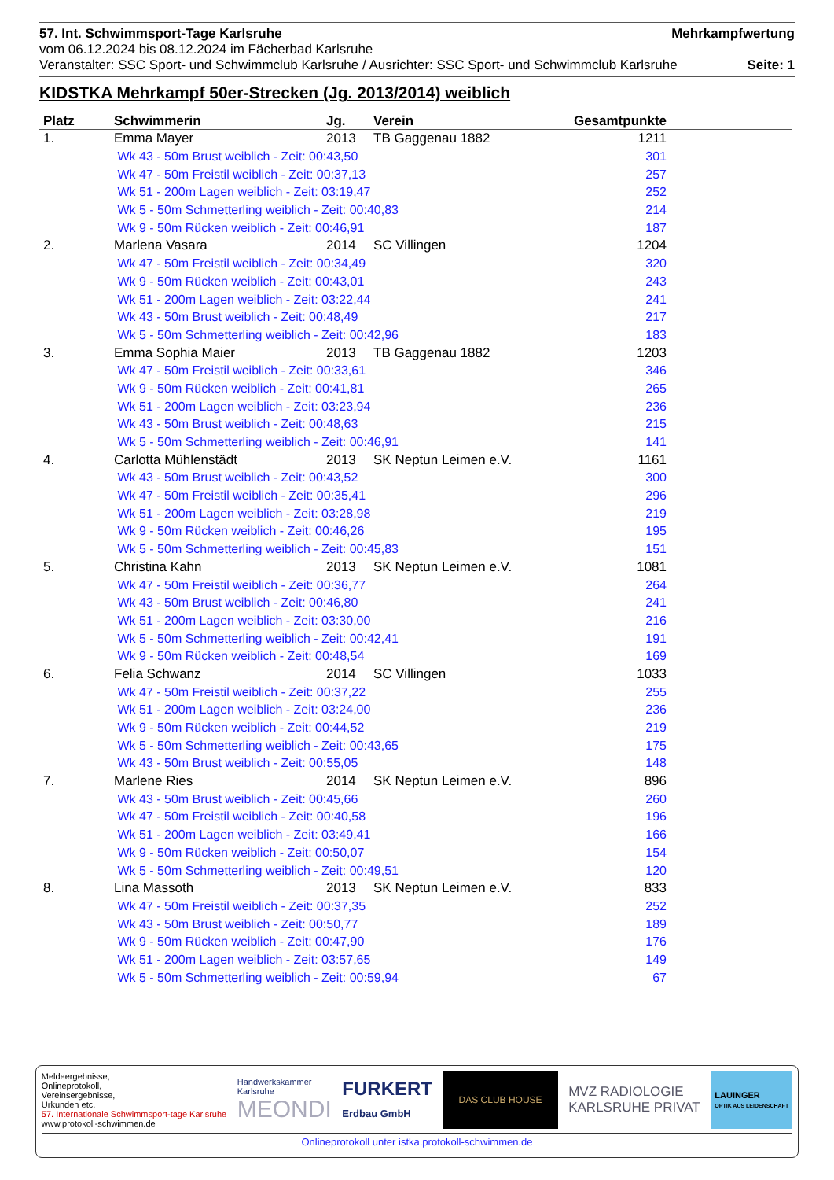57. Int. Schwimmsport-Tage Karlsruhe Mehrkampfwertung
vom 06.12.2024 bis 08.12.2024 im Fächerbad Karlsruhe
Veranstalter: SSC Sport- und Schwimmclub Karlsruhe / Ausrichter: SSC Sport- und Schwimmclub Karlsruhe Seite: 1
KIDSTKA Mehrkampf 50er-Strecken (Jg. 2013/2014) weiblich
| Platz | Schwimmerin | Jg. | Verein | Gesamtpunkte |
| --- | --- | --- | --- | --- |
| 1. | Emma Mayer | 2013 | TB Gaggenau 1882 | 1211 |
| | Wk 43 - 50m Brust weiblich - Zeit: 00:43,50 | | | 301 |
| | Wk 47 - 50m Freistil weiblich - Zeit: 00:37,13 | | | 257 |
| | Wk 51 - 200m Lagen weiblich - Zeit: 03:19,47 | | | 252 |
| | Wk 5 - 50m Schmetterling weiblich - Zeit: 00:40,83 | | | 214 |
| | Wk 9 - 50m Rücken weiblich - Zeit: 00:46,91 | | | 187 |
| 2. | Marlena Vasara | 2014 | SC Villingen | 1204 |
| | Wk 47 - 50m Freistil weiblich - Zeit: 00:34,49 | | | 320 |
| | Wk 9 - 50m Rücken weiblich - Zeit: 00:43,01 | | | 243 |
| | Wk 51 - 200m Lagen weiblich - Zeit: 03:22,44 | | | 241 |
| | Wk 43 - 50m Brust weiblich - Zeit: 00:48,49 | | | 217 |
| | Wk 5 - 50m Schmetterling weiblich - Zeit: 00:42,96 | | | 183 |
| 3. | Emma Sophia Maier | 2013 | TB Gaggenau 1882 | 1203 |
| | Wk 47 - 50m Freistil weiblich - Zeit: 00:33,61 | | | 346 |
| | Wk 9 - 50m Rücken weiblich - Zeit: 00:41,81 | | | 265 |
| | Wk 51 - 200m Lagen weiblich - Zeit: 03:23,94 | | | 236 |
| | Wk 43 - 50m Brust weiblich - Zeit: 00:48,63 | | | 215 |
| | Wk 5 - 50m Schmetterling weiblich - Zeit: 00:46,91 | | | 141 |
| 4. | Carlotta Mühlenstädt | 2013 | SK Neptun Leimen e.V. | 1161 |
| | Wk 43 - 50m Brust weiblich - Zeit: 00:43,52 | | | 300 |
| | Wk 47 - 50m Freistil weiblich - Zeit: 00:35,41 | | | 296 |
| | Wk 51 - 200m Lagen weiblich - Zeit: 03:28,98 | | | 219 |
| | Wk 9 - 50m Rücken weiblich - Zeit: 00:46,26 | | | 195 |
| | Wk 5 - 50m Schmetterling weiblich - Zeit: 00:45,83 | | | 151 |
| 5. | Christina Kahn | 2013 | SK Neptun Leimen e.V. | 1081 |
| | Wk 47 - 50m Freistil weiblich - Zeit: 00:36,77 | | | 264 |
| | Wk 43 - 50m Brust weiblich - Zeit: 00:46,80 | | | 241 |
| | Wk 51 - 200m Lagen weiblich - Zeit: 03:30,00 | | | 216 |
| | Wk 5 - 50m Schmetterling weiblich - Zeit: 00:42,41 | | | 191 |
| | Wk 9 - 50m Rücken weiblich - Zeit: 00:48,54 | | | 169 |
| 6. | Felia Schwanz | 2014 | SC Villingen | 1033 |
| | Wk 47 - 50m Freistil weiblich - Zeit: 00:37,22 | | | 255 |
| | Wk 51 - 200m Lagen weiblich - Zeit: 03:24,00 | | | 236 |
| | Wk 9 - 50m Rücken weiblich - Zeit: 00:44,52 | | | 219 |
| | Wk 5 - 50m Schmetterling weiblich - Zeit: 00:43,65 | | | 175 |
| | Wk 43 - 50m Brust weiblich - Zeit: 00:55,05 | | | 148 |
| 7. | Marlene Ries | 2014 | SK Neptun Leimen e.V. | 896 |
| | Wk 43 - 50m Brust weiblich - Zeit: 00:45,66 | | | 260 |
| | Wk 47 - 50m Freistil weiblich - Zeit: 00:40,58 | | | 196 |
| | Wk 51 - 200m Lagen weiblich - Zeit: 03:49,41 | | | 166 |
| | Wk 9 - 50m Rücken weiblich - Zeit: 00:50,07 | | | 154 |
| | Wk 5 - 50m Schmetterling weiblich - Zeit: 00:49,51 | | | 120 |
| 8. | Lina Massoth | 2013 | SK Neptun Leimen e.V. | 833 |
| | Wk 47 - 50m Freistil weiblich - Zeit: 00:37,35 | | | 252 |
| | Wk 43 - 50m Brust weiblich - Zeit: 00:50,77 | | | 189 |
| | Wk 9 - 50m Rücken weiblich - Zeit: 00:47,90 | | | 176 |
| | Wk 51 - 200m Lagen weiblich - Zeit: 03:57,65 | | | 149 |
| | Wk 5 - 50m Schmetterling weiblich - Zeit: 00:59,94 | | | 67 |
Meldeergebnisse,
Onlineprotokoll,
Vereinsergebnisse,
Urkunden etc.
57. Internationale Schwimmsport-tage Karlsruhe
www.protokoll-schwimmen.de
Handwerkskammer
Karlsruhe
MEONDI
FURKERT
Erdbau GmbH
DAS CLUB HOUSE
MVZ RADIOLOGIE
KARLSRUHE PRIVAT
LAUINGER
OPTIK AUS LEIDENSCHAFT
Onlineprotokoll unter istka.protokoll-schwimmen.de